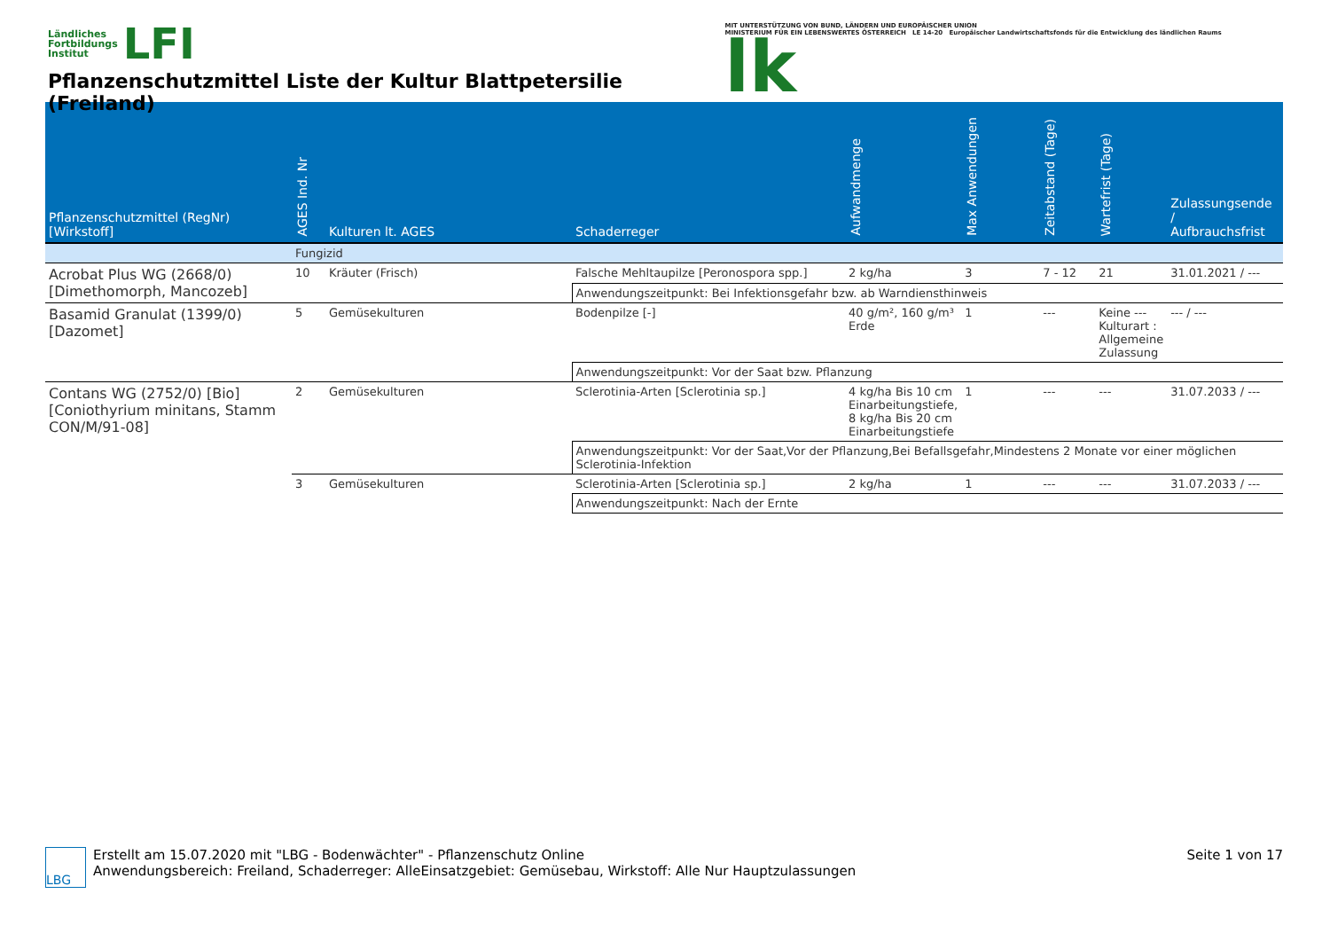Ländliches
Fortbildungs
Institut LFI
Pflanzenschutzmittel Liste der Kultur Blattpetersilie (Freiland)
MIT UNTERSTÜTZUNG VON BUND, LÄNDERN UND EUROPÄISCHER UNION
MINISTERIUM FÜR EIN LEBENSWERTES ÖSTERREICH LE 14-20 Europäischer Landwirtschaftsfonds für die Entwicklung des ländlichen Raums lk
| Pflanzenschutzmittel (RegNr) [Wirkstoff] | AGES Ind. Nr | Kulturen lt. AGES | Schaderreger | Aufwandmenge | Max Anwendungen | Zeitabstand (Tage) | Wartefrist (Tage) | Zulassungsende / Aufbrauchsfrist |
| --- | --- | --- | --- | --- | --- | --- | --- | --- |
| | Fungizid | | | | | | | |
| Acrobat Plus WG (2668/0) [Dimethomorph, Mancozeb] | 10 | Kräuter (Frisch) | Falsche Mehltaupilze [Peronospora spp.] | 2 kg/ha | 3 | 7 - 12 | 21 | 31.01.2021 / --- |
| | | | Anwendungszeitpunkt: Bei Infektionsgefahr bzw. ab Warndiensthinweis | | | | | |
| Basamid Granulat (1399/0) [Dazomet] | 5 | Gemüsekulturen | Bodenpilze [-] | 40 g/m², 160 g/m³ Erde | 1 | --- | Keine --- Kulturart : Allgemeine Zulassung | --- / --- |
| | | | Anwendungszeitpunkt: Vor der Saat bzw. Pflanzung | | | | | |
| Contans WG (2752/0) [Bio] [Coniothyrium minitans, Stamm CON/M/91-08] | 2 | Gemüsekulturen | Sclerotinia-Arten [Sclerotinia sp.] | 4 kg/ha Bis 10 cm Einarbeitungstiefe, 8 kg/ha Bis 20 cm Einarbeitungstiefe | 1 | --- | --- | 31.07.2033 / --- |
| | | | Anwendungszeitpunkt: Vor der Saat,Vor der Pflanzung,Bei Befallsgefahr,Mindestens 2 Monate vor einer möglichen Sclerotinia-Infektion | | | | | |
| | 3 | Gemüsekulturen | Sclerotinia-Arten [Sclerotinia sp.] | 2 kg/ha | 1 | --- | --- | 31.07.2033 / --- |
| | | | Anwendungszeitpunkt: Nach der Ernte | | | | | |
LBG
Erstellt am 15.07.2020 mit "LBG - Bodenwächter" - Pflanzenschutz Online
Anwendungsbereich: Freiland, Schaderreger: AlleEinsatzgebiet: Gemüsebau, Wirkstoff: Alle Nur Hauptzulassungen
Seite 1 von 17